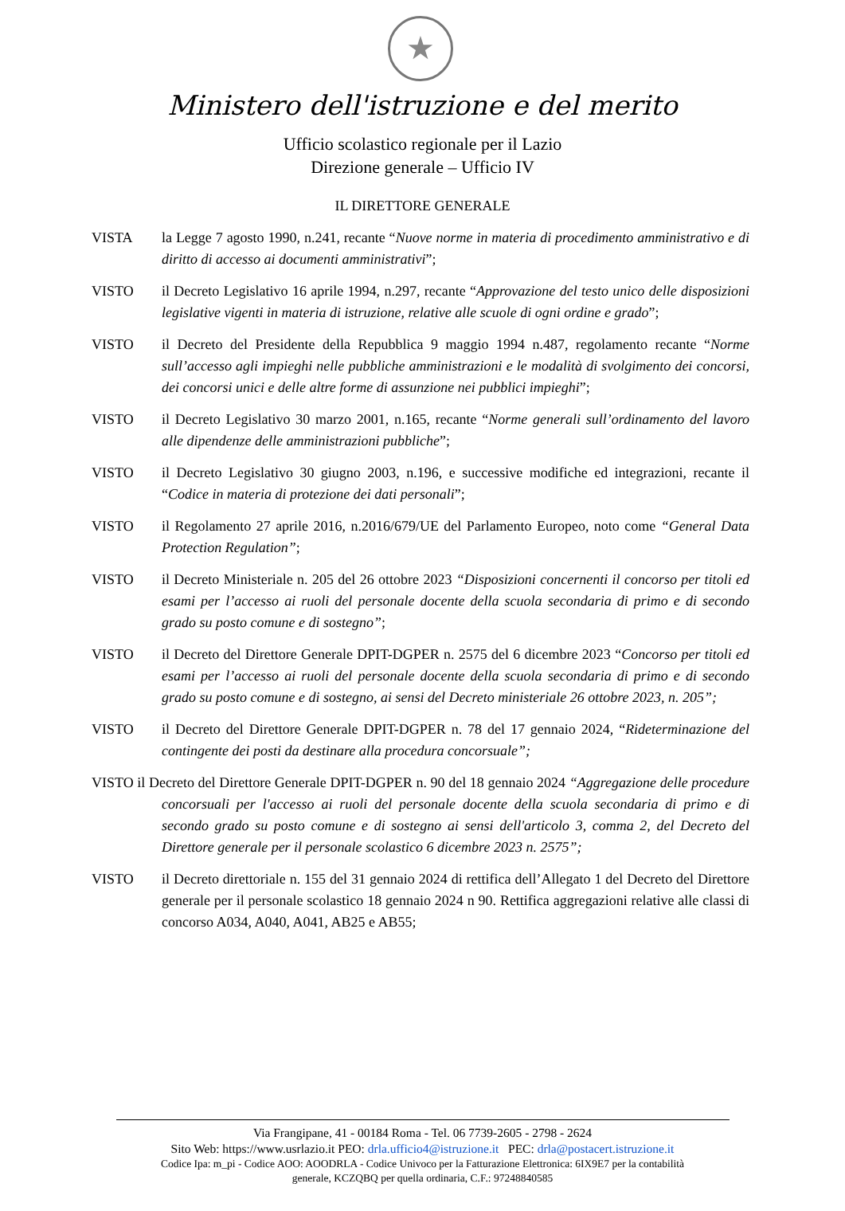★
Ministero dell'istruzione e del merito
Ufficio scolastico regionale per il Lazio
Direzione generale – Ufficio IV
IL DIRETTORE GENERALE
VISTA la Legge 7 agosto 1990, n.241, recante “Nuove norme in materia di procedimento amministrativo e di diritto di accesso ai documenti amministrativi”;
VISTO il Decreto Legislativo 16 aprile 1994, n.297, recante “Approvazione del testo unico delle disposizioni legislative vigenti in materia di istruzione, relative alle scuole di ogni ordine e grado”;
VISTO il Decreto del Presidente della Repubblica 9 maggio 1994 n.487, regolamento recante “Norme sull’accesso agli impieghi nelle pubbliche amministrazioni e le modalità di svolgimento dei concorsi, dei concorsi unici e delle altre forme di assunzione nei pubblici impieghi”;
VISTO il Decreto Legislativo 30 marzo 2001, n.165, recante “Norme generali sull’ordinamento del lavoro alle dipendenze delle amministrazioni pubbliche”;
VISTO il Decreto Legislativo 30 giugno 2003, n.196, e successive modifiche ed integrazioni, recante il “Codice in materia di protezione dei dati personali”;
VISTO il Regolamento 27 aprile 2016, n.2016/679/UE del Parlamento Europeo, noto come “General Data Protection Regulation”;
VISTO il Decreto Ministeriale n. 205 del 26 ottobre 2023 “Disposizioni concernenti il concorso per titoli ed esami per l’accesso ai ruoli del personale docente della scuola secondaria di primo e di secondo grado su posto comune e di sostegno”;
VISTO il Decreto del Direttore Generale DPIT-DGPER n. 2575 del 6 dicembre 2023 “Concorso per titoli ed esami per l’accesso ai ruoli del personale docente della scuola secondaria di primo e di secondo grado su posto comune e di sostegno, ai sensi del Decreto ministeriale 26 ottobre 2023, n. 205”;
VISTO il Decreto del Direttore Generale DPIT-DGPER n. 78 del 17 gennaio 2024, “Rideterminazione del contingente dei posti da destinare alla procedura concorsuale”;
VISTO il Decreto del Direttore Generale DPIT-DGPER n. 90 del 18 gennaio 2024 “Aggregazione delle procedure concorsuali per l'accesso ai ruoli del personale docente della scuola secondaria di primo e di secondo grado su posto comune e di sostegno ai sensi dell'articolo 3, comma 2, del Decreto del Direttore generale per il personale scolastico 6 dicembre 2023 n. 2575”;
VISTO il Decreto direttoriale n. 155 del 31 gennaio 2024 di rettifica dell’Allegato 1 del Decreto del Direttore generale per il personale scolastico 18 gennaio 2024 n 90. Rettifica aggregazioni relative alle classi di concorso A034, A040, A041, AB25 e AB55;
Via Frangipane, 41 - 00184 Roma - Tel. 06 7739-2605 - 2798 - 2624
Sito Web: https://www.usrlazio.it PEO: drla.ufficio4@istruzione.it PEC: drla@postacert.istruzione.it
Codice Ipa: m_pi - Codice AOO: AOODRLA - Codice Univoco per la Fatturazione Elettronica: 6IX9E7 per la contabilità
generale, KCZQBQ per quella ordinaria, C.F.: 97248840585